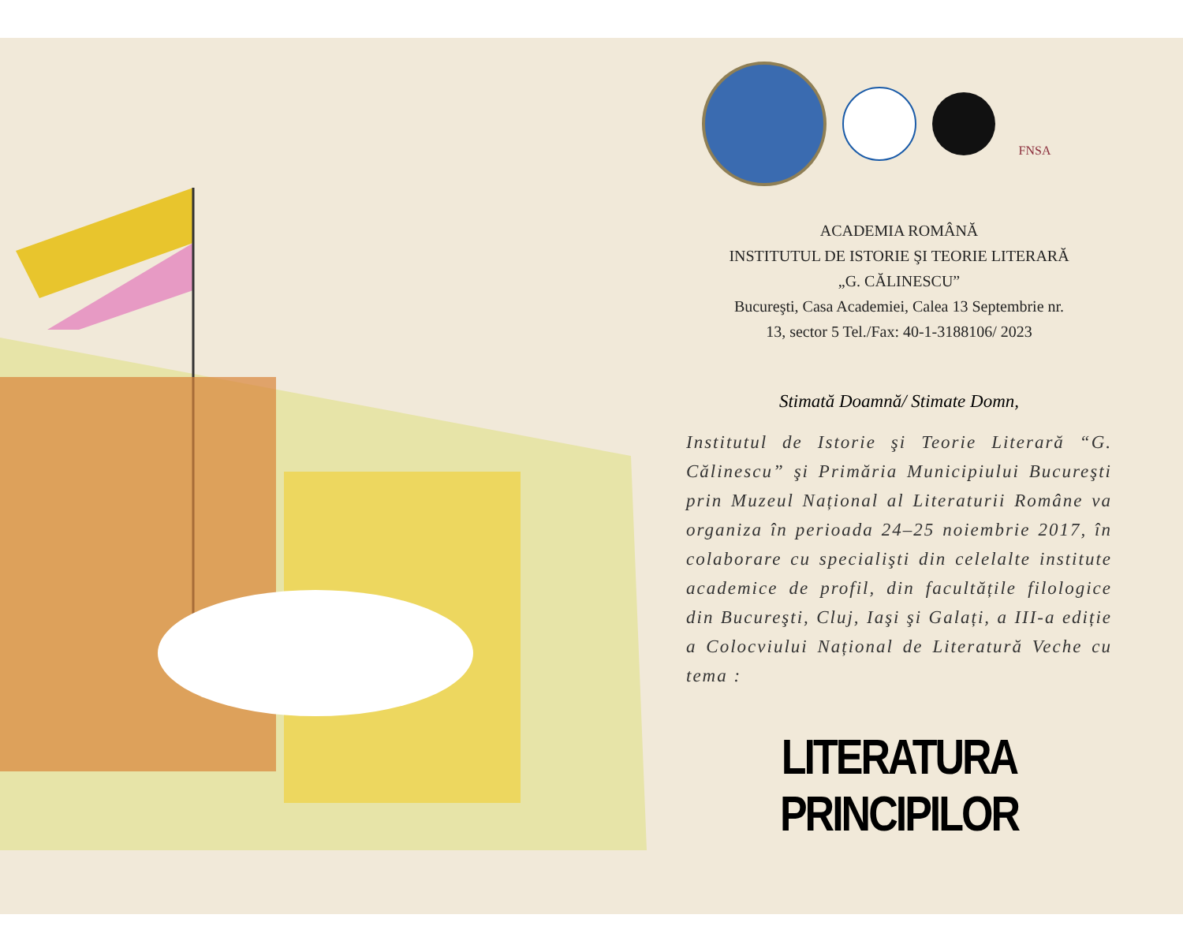FNSA
ACADEMIA ROMÂNĂ
INSTITUTUL DE ISTORIE ŞI TEORIE LITERARĂ
„G. CĂLINESCU”
Bucureşti, Casa Academiei, Calea 13 Septembrie nr.
13, sector 5 Tel./Fax: 40-1-3188106/ 2023
Stimată Doamnă/ Stimate Domn,
Institutul de Istorie şi Teorie Literară “G. Călinescu” şi Primăria Municipiului Bucureşti prin Muzeul Național al Literaturii Române va organiza în perioada 24–25 noiembrie 2017, în colaborare cu specialişti din celelalte institute academice de profil, din facultățile filologice din Bucureşti, Cluj, Iaşi şi Galați, a III-a ediție a Colocviului Național de Literatură Veche cu tema :
LITERATURA PRINCIPILOR